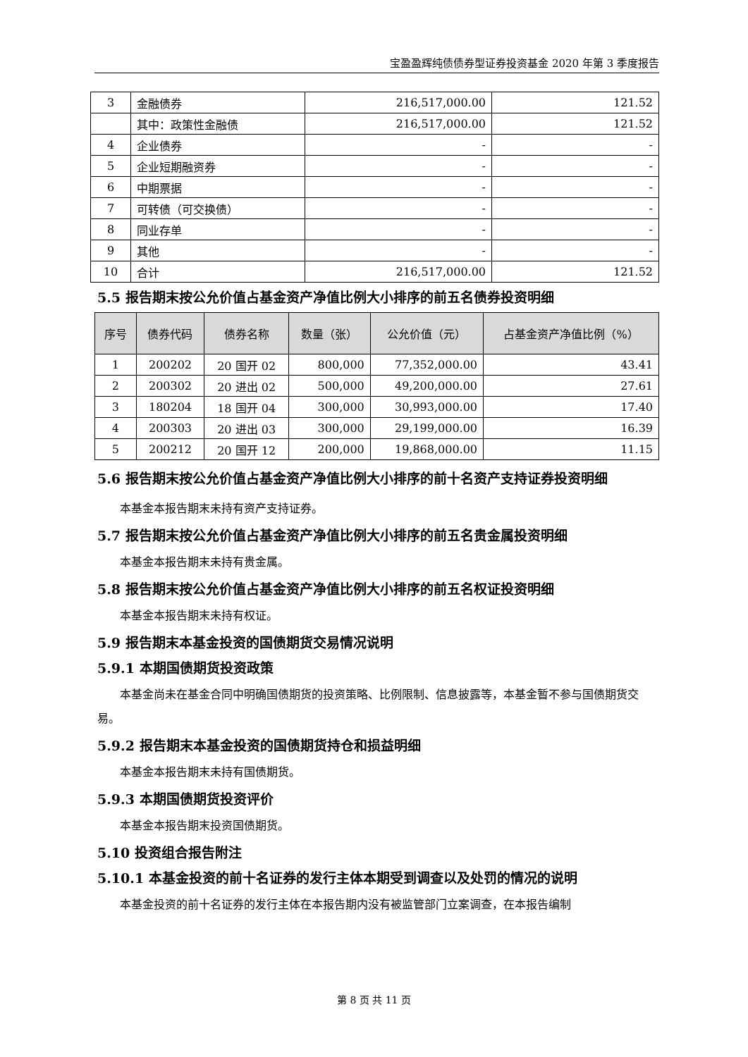宝盈盈辉纯债债券型证券投资基金 2020 年第 3 季度报告
| 3 | 金融债券 | 216,517,000.00 | 121.52 |
| | 其中：政策性金融债 | 216,517,000.00 | 121.52 |
| 4 | 企业债券 | - | - |
| 5 | 企业短期融资券 | - | - |
| 6 | 中期票据 | - | - |
| 7 | 可转债（可交换债） | - | - |
| 8 | 同业存单 | - | - |
| 9 | 其他 | - | - |
| 10 | 合计 | 216,517,000.00 | 121.52 |
5.5 报告期末按公允价值占基金资产净值比例大小排序的前五名债券投资明细
| 序号 | 债券代码 | 债券名称 | 数量（张） | 公允价值（元） | 占基金资产净值比例（%） |
| --- | --- | --- | --- | --- | --- |
| 1 | 200202 | 20 国开 02 | 800,000 | 77,352,000.00 | 43.41 |
| 2 | 200302 | 20 进出 02 | 500,000 | 49,200,000.00 | 27.61 |
| 3 | 180204 | 18 国开 04 | 300,000 | 30,993,000.00 | 17.40 |
| 4 | 200303 | 20 进出 03 | 300,000 | 29,199,000.00 | 16.39 |
| 5 | 200212 | 20 国开 12 | 200,000 | 19,868,000.00 | 11.15 |
5.6 报告期末按公允价值占基金资产净值比例大小排序的前十名资产支持证券投资明细
本基金本报告期末未持有资产支持证券。
5.7 报告期末按公允价值占基金资产净值比例大小排序的前五名贵金属投资明细
本基金本报告期末未持有贵金属。
5.8 报告期末按公允价值占基金资产净值比例大小排序的前五名权证投资明细
本基金本报告期末未持有权证。
5.9 报告期末本基金投资的国债期货交易情况说明
5.9.1 本期国债期货投资政策
本基金尚未在基金合同中明确国债期货的投资策略、比例限制、信息披露等，本基金暂不参与国债期货交易。
5.9.2 报告期末本基金投资的国债期货持仓和损益明细
本基金本报告期末未持有国债期货。
5.9.3 本期国债期货投资评价
本基金本报告期末投资国债期货。
5.10 投资组合报告附注
5.10.1 本基金投资的前十名证券的发行主体本期受到调查以及处罚的情况的说明
本基金投资的前十名证券的发行主体在本报告期内没有被监管部门立案调查，在本报告编制
第 8 页 共 11 页